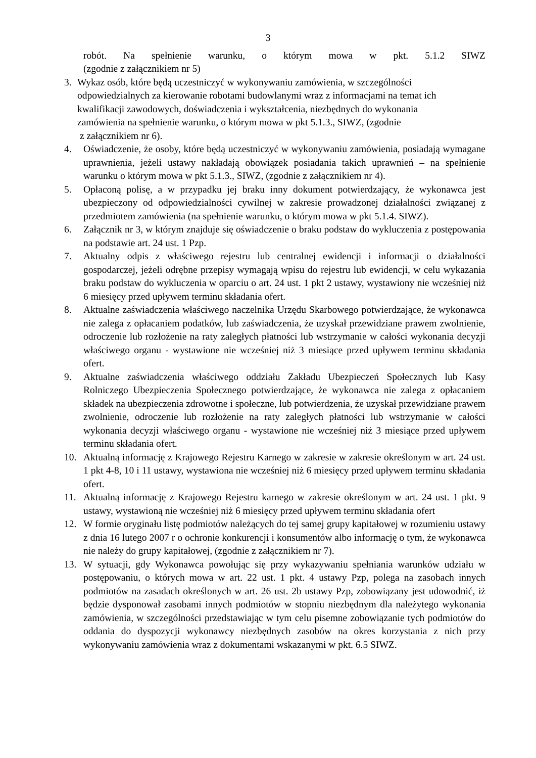3
robót. Na spełnienie warunku, o którym mowa w pkt. 5.1.2 SIWZ
(zgodnie z załącznikiem nr 5)
3. Wykaz osób, które będą uczestniczyć w wykonywaniu zamówienia, w szczególności
odpowiedzialnych za kierowanie robotami budowlanymi wraz z informacjami na temat ich
kwalifikacji zawodowych, doświadczenia i wykształcenia, niezbędnych do wykonania
zamówienia na spełnienie warunku, o którym mowa w pkt 5.1.3., SIWZ, (zgodnie
z załącznikiem nr 6).
4. Oświadczenie, że osoby, które będą uczestniczyć w wykonywaniu zamówienia, posiadają wymagane uprawnienia, jeżeli ustawy nakładają obowiązek posiadania takich uprawnień – na spełnienie warunku o którym mowa w pkt 5.1.3., SIWZ, (zgodnie z załącznikiem nr 4).
5. Opłaconą polisę, a w przypadku jej braku inny dokument potwierdzający, że wykonawca jest ubezpieczony od odpowiedzialności cywilnej w zakresie prowadzonej działalności związanej z przedmiotem zamówienia (na spełnienie warunku, o którym mowa w pkt 5.1.4. SIWZ).
6. Załącznik nr 3, w którym znajduje się oświadczenie o braku podstaw do wykluczenia z postępowania na podstawie art. 24 ust. 1 Pzp.
7. Aktualny odpis z właściwego rejestru lub centralnej ewidencji i informacji o działalności gospodarczej, jeżeli odrębne przepisy wymagają wpisu do rejestru lub ewidencji, w celu wykazania braku podstaw do wykluczenia w oparciu o art. 24 ust. 1 pkt 2 ustawy, wystawiony nie wcześniej niż 6 miesięcy przed upływem terminu składania ofert.
8. Aktualne zaświadczenia właściwego naczelnika Urzędu Skarbowego potwierdzające, że wykonawca nie zalega z opłacaniem podatków, lub zaświadczenia, że uzyskał przewidziane prawem zwolnienie, odroczenie lub rozłożenie na raty zaległych płatności lub wstrzymanie w całości wykonania decyzji właściwego organu - wystawione nie wcześniej niż 3 miesiące przed upływem terminu składania ofert.
9. Aktualne zaświadczenia właściwego oddziału Zakładu Ubezpieczeń Społecznych lub Kasy Rolniczego Ubezpieczenia Społecznego potwierdzające, że wykonawca nie zalega z opłacaniem składek na ubezpieczenia zdrowotne i społeczne, lub potwierdzenia, że uzyskał przewidziane prawem zwolnienie, odroczenie lub rozłożenie na raty zaległych płatności lub wstrzymanie w całości wykonania decyzji właściwego organu - wystawione nie wcześniej niż 3 miesiące przed upływem terminu składania ofert.
10. Aktualną informację z Krajowego Rejestru Karnego w zakresie w zakresie określonym w art. 24 ust. 1 pkt 4-8, 10 i 11 ustawy, wystawiona nie wcześniej niż 6 miesięcy przed upływem terminu składania ofert.
11. Aktualną informację z Krajowego Rejestru karnego w zakresie określonym w art. 24 ust. 1 pkt. 9 ustawy, wystawioną nie wcześniej niż 6 miesięcy przed upływem terminu składania ofert
12. W formie oryginału listę podmiotów należących do tej samej grupy kapitałowej w rozumieniu ustawy z dnia 16 lutego 2007 r o ochronie konkurencji i konsumentów albo informację o tym, że wykonawca nie należy do grupy kapitałowej, (zgodnie z załącznikiem nr 7).
13. W sytuacji, gdy Wykonawca powołując się przy wykazywaniu spełniania warunków udziału w postępowaniu, o których mowa w art. 22 ust. 1 pkt. 4 ustawy Pzp, polega na zasobach innych podmiotów na zasadach określonych w art. 26 ust. 2b ustawy Pzp, zobowiązany jest udowodnić, iż będzie dysponował zasobami innych podmiotów w stopniu niezbędnym dla należytego wykonania zamówienia, w szczególności przedstawiając w tym celu pisemne zobowiązanie tych podmiotów do oddania do dyspozycji wykonawcy niezbędnych zasobów na okres korzystania z nich przy wykonywaniu zamówienia wraz z dokumentami wskazanymi w pkt. 6.5 SIWZ.